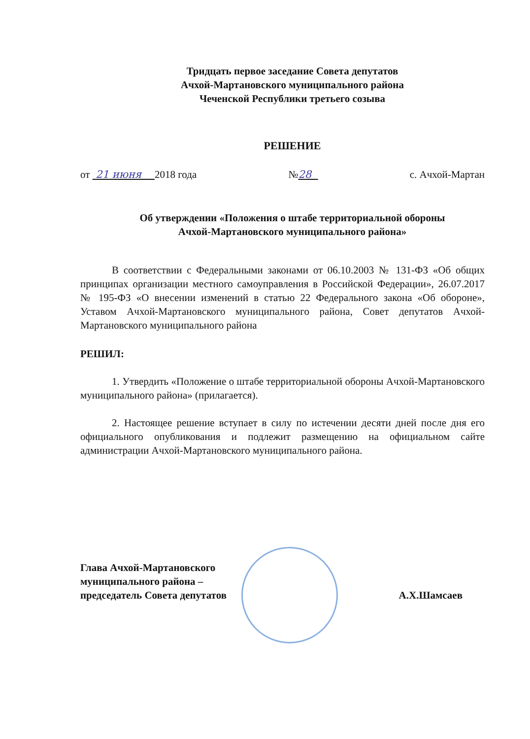Тридцать первое заседание Совета депутатов
Ачхой-Мартановского муниципального района
Чеченской Республики третьего созыва
РЕШЕНИЕ
от 21 июня 2018 года №28 с. Ачхой-Мартан
Об утверждении «Положения о штабе территориальной обороны
Ачхой-Мартановского муниципального района»
В соответствии с Федеральными законами от 06.10.2003 № 131-ФЗ «Об общих принципах организации местного самоуправления в Российской Федерации», 26.07.2017 № 195-ФЗ «О внесении изменений в статью 22 Федерального закона «Об обороне», Уставом Ачхой-Мартановского муниципального района, Совет депутатов Ачхой-Мартановского муниципального района
РЕШИЛ:
1. Утвердить «Положение о штабе территориальной обороны Ачхой-Мартановского муниципального района» (прилагается).
2. Настоящее решение вступает в силу по истечении десяти дней после дня его официального опубликования и подлежит размещению на официальном сайте администрации Ачхой-Мартановского муниципального района.
Глава Ачхой-Мартановского
муниципального района –
председатель Совета депутатов
А.Х.Шамсаев